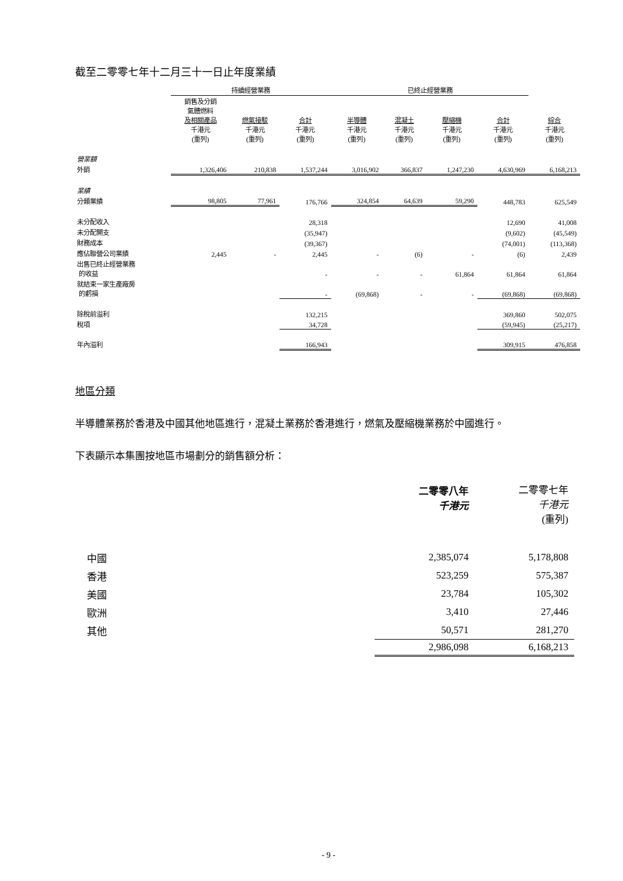截至二零零七年十二月三十一日止年度業績
| | 持續經營業務 | | | 已終止經營業務 | | | | |
| | 銷售及分銷 氣體燃料 及相關產品 千港元 (重列) | 燃氣接駁 千港元 (重列) | 合計 千港元 (重列) | 半導體 千港元 (重列) | 混凝土 千港元 (重列) | 壓縮機 千港元 (重列) | 合計 千港元 (重列) | 綜合 千港元 (重列) |
| 營業額 | | | | | | | | |
| 外銷 | 1,326,406 | 210,838 | 1,537,244 | 3,016,902 | 366,837 | 1,247,230 | 4,630,969 | 6,168,213 |
| 業績 | | | | | | | | |
| 分類業績 | 98,805 | 77,961 | 176,766 | 324,854 | 64,639 | 59,290 | 448,783 | 625,549 |
| 未分配收入 | | | 28,318 | | | | 12,690 | 41,008 |
| 未分配開支 | | | (35,947) | | | | (9,602) | (45,549) |
| 財務成本 | | | (39,367) | | | | (74,001) | (113,368) |
| 應佔聯營公司業績 | 2,445 | - | 2,445 | - | (6) | - | (6) | 2,439 |
| 出售已終止經營業務 的收益 | | | - | - | - | 61,864 | 61,864 | 61,864 |
| 就結束一家生產廠房 的虧損 | | | - | (69,868) | - | - | (69,868) | (69,868) |
| 除稅前溢利 | | | 132,215 | | | | 369,860 | 502,075 |
| 稅項 | | | 34,728 | | | | (59,945) | (25,217) |
| 年內溢利 | | | 166,943 | | | | 309,915 | 476,858 |
地區分類
半導體業務於香港及中國其他地區進行，混凝土業務於香港進行，燃氣及壓縮機業務於中國進行。
下表顯示本集團按地區市場劃分的銷售額分析：
| | 二零零八年 千港元 | 二零零七年 千港元 (重列) |
| 中國 | 2,385,074 | 5,178,808 |
| 香港 | 523,259 | 575,387 |
| 美國 | 23,784 | 105,302 |
| 歐洲 | 3,410 | 27,446 |
| 其他 | 50,571 | 281,270 |
| | 2,986,098 | 6,168,213 |
- 9 -